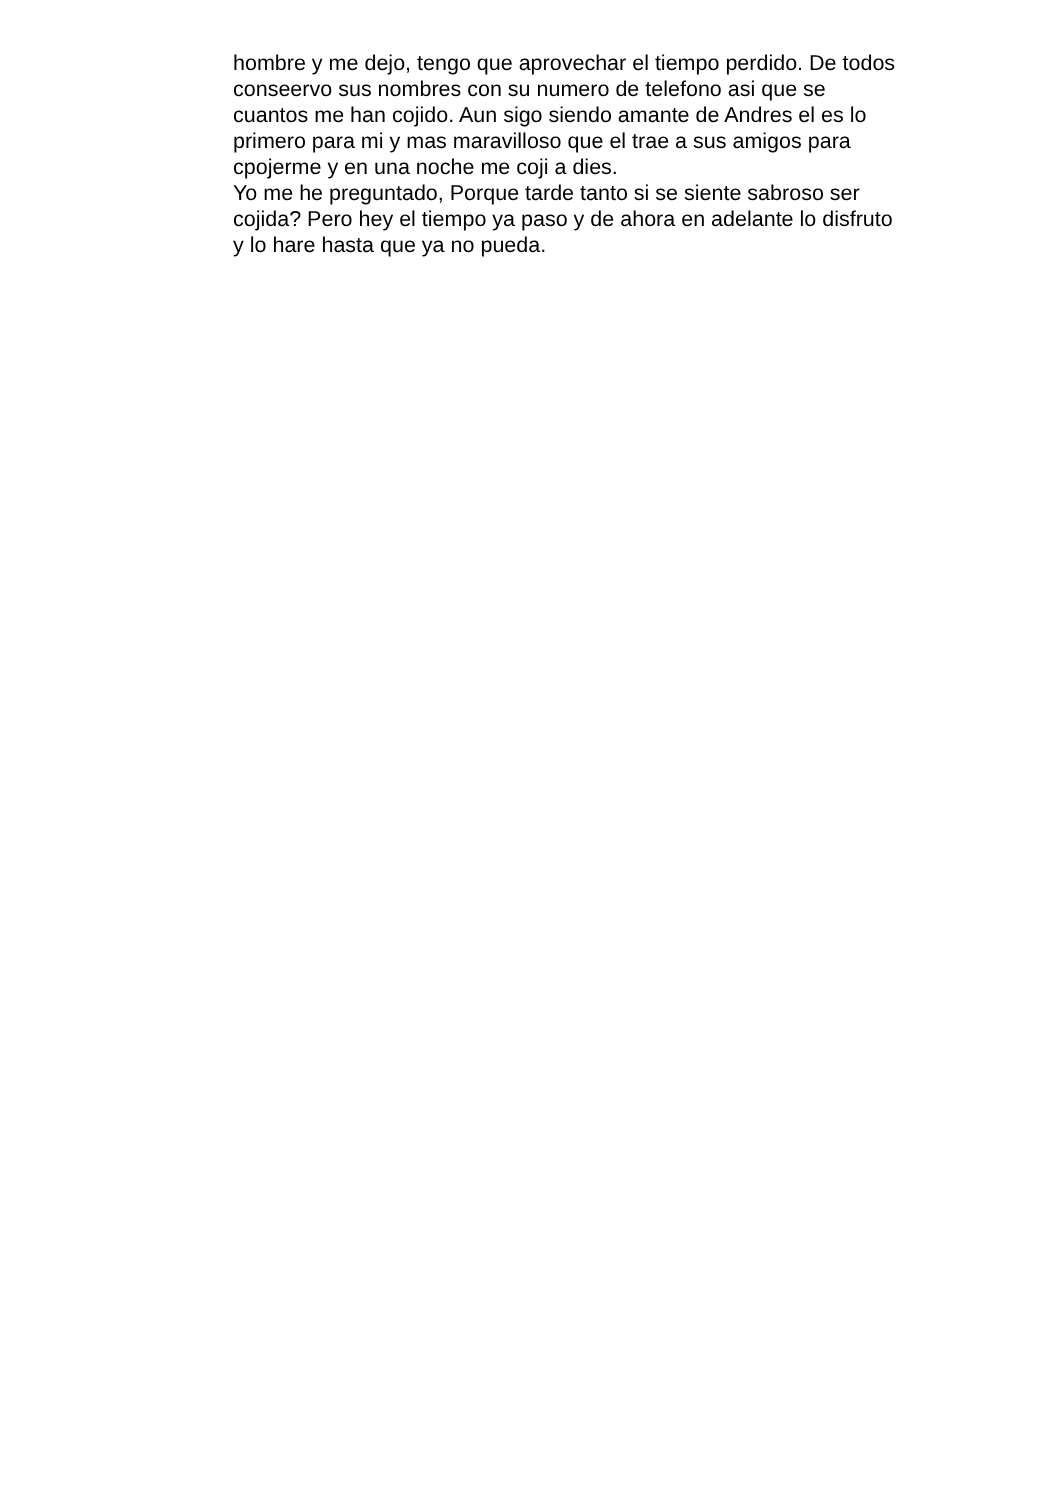hombre y me dejo, tengo que aprovechar el tiempo perdido. De todos
conseervo sus nombres con su numero de telefono asi que se
cuantos me han cojido. Aun sigo siendo amante de Andres el es lo
primero para mi y mas maravilloso que el trae a sus amigos para
cpojerme y en una noche me coji a dies.
Yo me he preguntado, Porque tarde tanto si se siente sabroso ser
cojida? Pero hey el tiempo ya paso y de ahora en adelante lo disfruto
y lo hare hasta que ya no pueda.